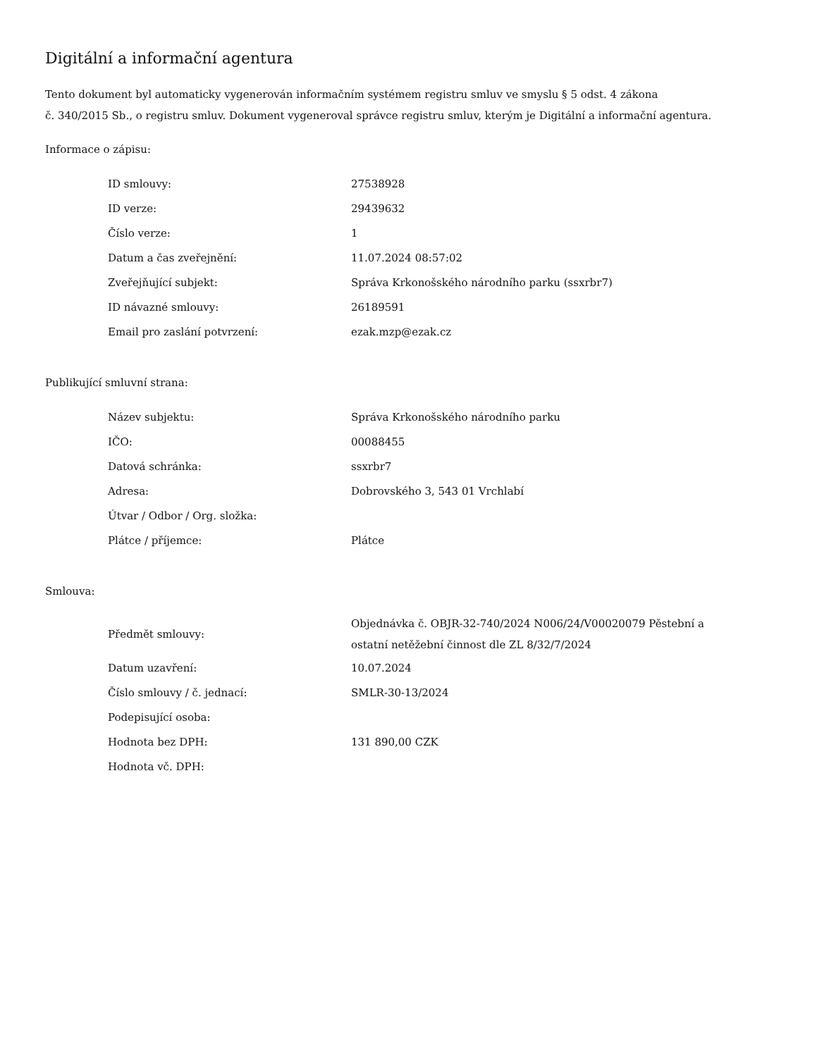Digitální a informační agentura
Tento dokument byl automaticky vygenerován informačním systémem registru smluv ve smyslu § 5 odst. 4 zákona
č. 340/2015 Sb., o registru smluv. Dokument vygeneroval správce registru smluv, kterým je Digitální a informační agentura.
Informace o zápisu:
| ID smlouvy: | 27538928 |
| ID verze: | 29439632 |
| Číslo verze: | 1 |
| Datum a čas zveřejnění: | 11.07.2024 08:57:02 |
| Zveřejňující subjekt: | Správa Krkonošského národního parku (ssxrbr7) |
| ID návazné smlouvy: | 26189591 |
| Email pro zaslání potvrzení: | ezak.mzp@ezak.cz |
Publikující smluvní strana:
| Název subjektu: | Správa Krkonošského národního parku |
| IČO: | 00088455 |
| Datová schránka: | ssxrbr7 |
| Adresa: | Dobrovského 3, 543 01 Vrchlabí |
| Útvar / Odbor / Org. složka: | |
| Plátce / příjemce: | Plátce |
Smlouva:
| Předmět smlouvy: | Objednávka č. OBJR-32-740/2024 N006/24/V00020079 Pěstební a ostatní netěžební činnost dle ZL 8/32/7/2024 |
| Datum uzavření: | 10.07.2024 |
| Číslo smlouvy / č. jednací: | SMLR-30-13/2024 |
| Podepisující osoba: | |
| Hodnota bez DPH: | 131 890,00 CZK |
| Hodnota vč. DPH: | |